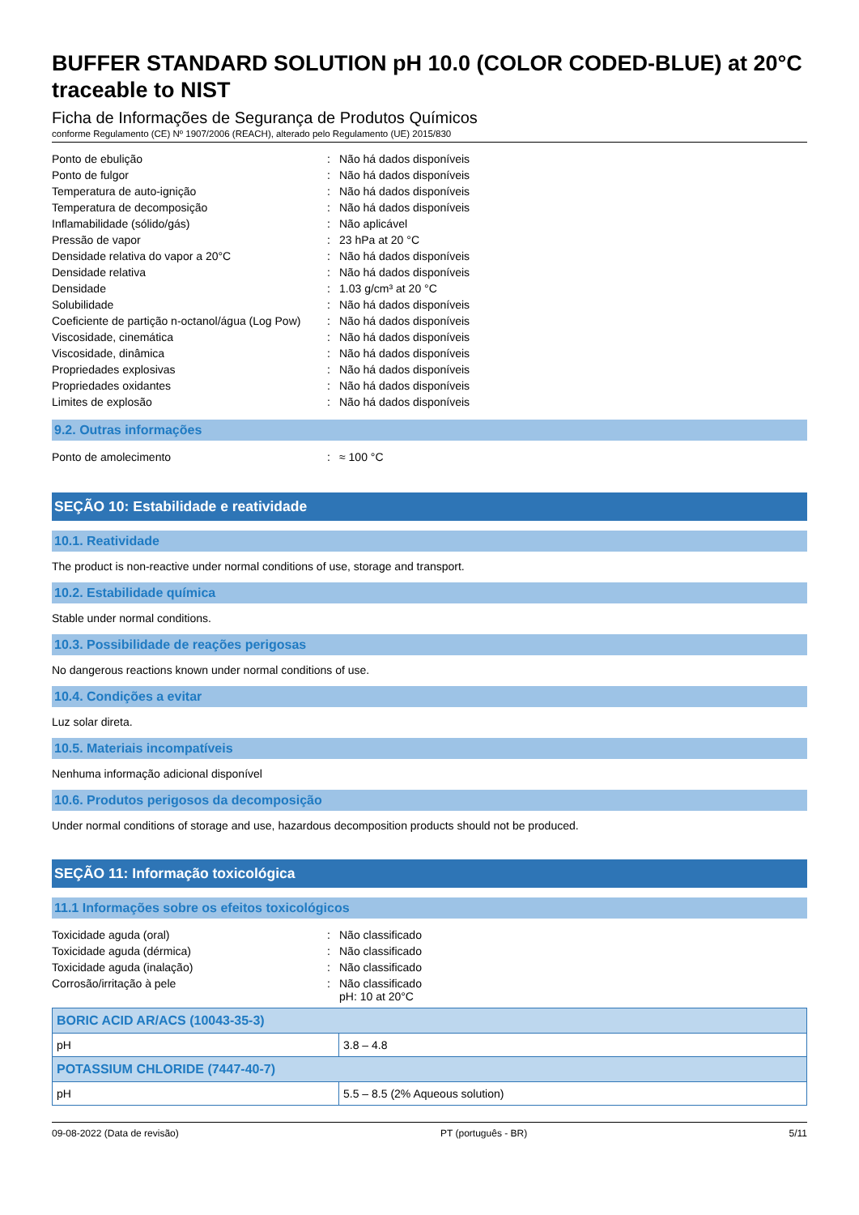BUFFER STANDARD SOLUTION pH 10.0 (COLOR CODED-BLUE) at 20°C traceable to NIST
Ficha de Informações de Segurança de Produtos Químicos
conforme Regulamento (CE) Nº 1907/2006 (REACH), alterado pelo Regulamento (UE) 2015/830
| Ponto de ebulição | : | Não há dados disponíveis |
| Ponto de fulgor | : | Não há dados disponíveis |
| Temperatura de auto-ignição | : | Não há dados disponíveis |
| Temperatura de decomposição | : | Não há dados disponíveis |
| Inflamabilidade (sólido/gás) | : | Não aplicável |
| Pressão de vapor | : | 23 hPa at 20 °C |
| Densidade relativa do vapor a 20°C | : | Não há dados disponíveis |
| Densidade relativa | : | Não há dados disponíveis |
| Densidade | : | 1.03 g/cm³ at 20 °C |
| Solubilidade | : | Não há dados disponíveis |
| Coeficiente de partição n-octanol/água (Log Pow) | : | Não há dados disponíveis |
| Viscosidade, cinemática | : | Não há dados disponíveis |
| Viscosidade, dinâmica | : | Não há dados disponíveis |
| Propriedades explosivas | : | Não há dados disponíveis |
| Propriedades oxidantes | : | Não há dados disponíveis |
| Limites de explosão | : | Não há dados disponíveis |
9.2. Outras informações
| Ponto de amolecimento | : | ≈ 100 °C |
SEÇÃO 10: Estabilidade e reatividade
10.1. Reatividade
The product is non-reactive under normal conditions of use, storage and transport.
10.2. Estabilidade química
Stable under normal conditions.
10.3. Possibilidade de reações perigosas
No dangerous reactions known under normal conditions of use.
10.4. Condições a evitar
Luz solar direta.
10.5. Materiais incompatíveis
Nenhuma informação adicional disponível
10.6. Produtos perigosos da decomposição
Under normal conditions of storage and use, hazardous decomposition products should not be produced.
SEÇÃO 11: Informação toxicológica
11.1 Informações sobre os efeitos toxicológicos
| Toxicidade aguda (oral) | : | Não classificado |
| Toxicidade aguda (dérmica) | : | Não classificado |
| Toxicidade aguda (inalação) | : | Não classificado |
| Corrosão/irritação à pele | : | Não classificado pH: 10 at 20°C |
| BORIC ACID AR/ACS (10043-35-3) | |
| --- | --- |
| pH | 3.8 – 4.8 |
| POTASSIUM CHLORIDE (7447-40-7) | |
| pH | 5.5 – 8.5 (2% Aqueous solution) |
09-08-2022 (Data de revisão) PT (português - BR) 5/11